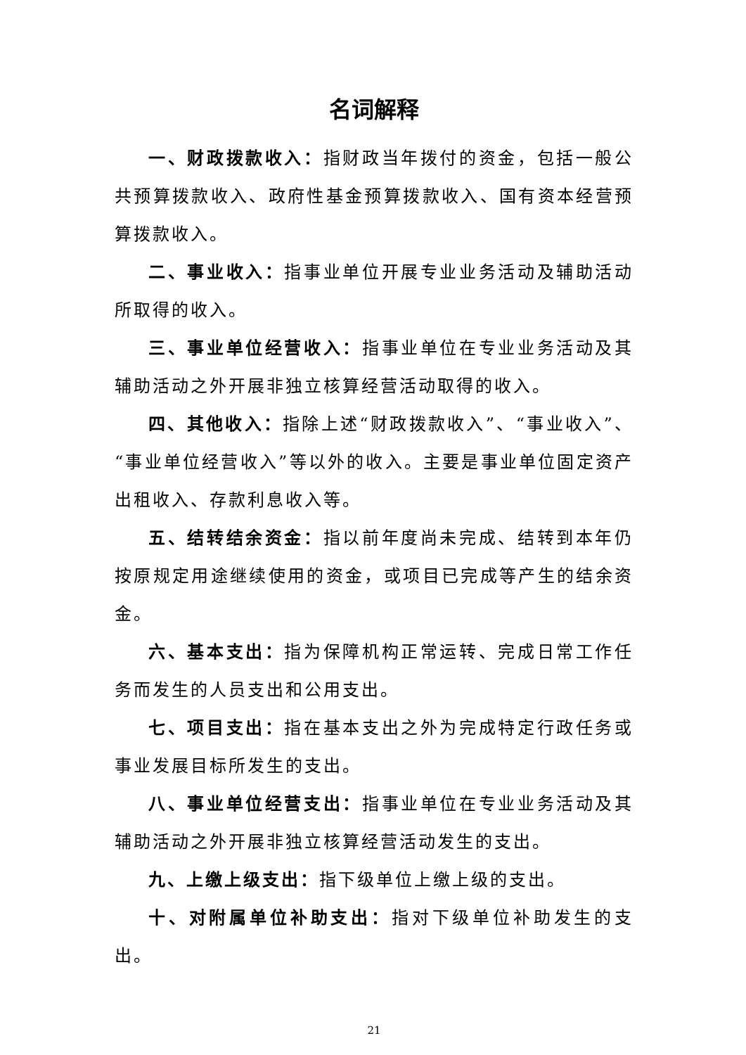名词解释
一、财政拨款收入：指财政当年拨付的资金，包括一般公共预算拨款收入、政府性基金预算拨款收入、国有资本经营预算拨款收入。
二、事业收入：指事业单位开展专业业务活动及辅助活动所取得的收入。
三、事业单位经营收入：指事业单位在专业业务活动及其辅助活动之外开展非独立核算经营活动取得的收入。
四、其他收入：指除上述“财政拨款收入”、“事业收入”、“事业单位经营收入”等以外的收入。主要是事业单位固定资产出租收入、存款利息收入等。
五、结转结余资金：指以前年度尚未完成、结转到本年仍按原规定用途继续使用的资金，或项目已完成等产生的结余资金。
六、基本支出：指为保障机构正常运转、完成日常工作任务而发生的人员支出和公用支出。
七、项目支出：指在基本支出之外为完成特定行政任务或事业发展目标所发生的支出。
八、事业单位经营支出：指事业单位在专业业务活动及其辅助活动之外开展非独立核算经营活动发生的支出。
九、上缴上级支出：指下级单位上缴上级的支出。
十、对附属单位补助支出：指对下级单位补助发生的支出。
21